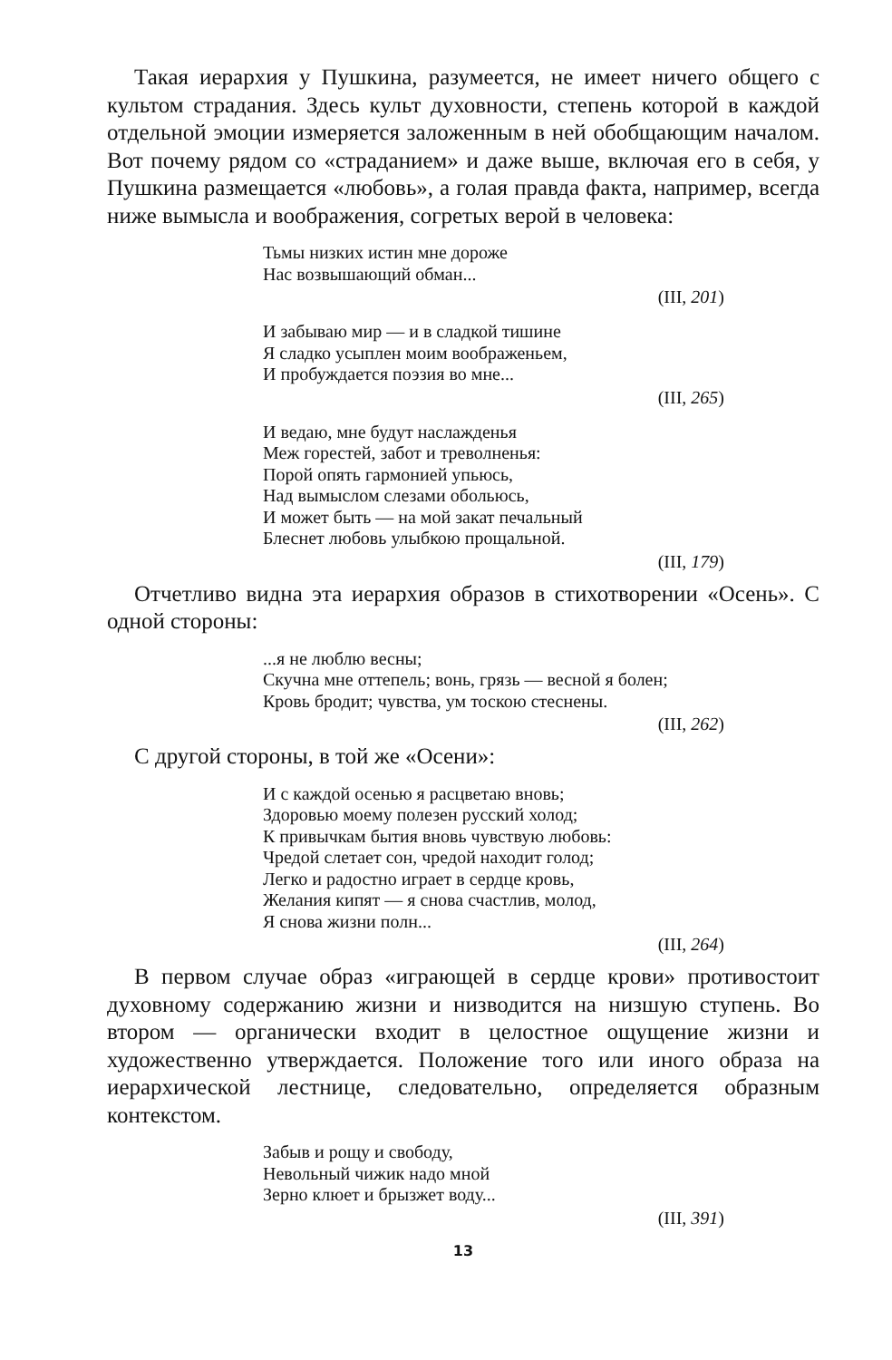Такая иерархия у Пушкина, разумеется, не имеет ничего общего с культом страдания. Здесь культ духовности, степень которой в каждой отдельной эмоции измеряется заложенным в ней обобщающим началом. Вот почему рядом со «страданием» и даже выше, включая его в себя, у Пушкина размещается «любовь», а голая правда факта, например, всегда ниже вымысла и воображения, согретых верой в человека:
Тьмы низких истин мне дороже
Нас возвышающий обман...
(III, 201)
И забываю мир — и в сладкой тишине
Я сладко усыплен моим воображеньем,
И пробуждается поэзия во мне...
(III, 265)
И ведаю, мне будут наслажденья
Меж горестей, забот и треволненья:
Порой опять гармонией упьюсь,
Над вымыслом слезами обольюсь,
И может быть — на мой закат печальный
Блеснет любовь улыбкою прощальной.
(III, 179)
Отчетливо видна эта иерархия образов в стихотворении «Осень». С одной стороны:
...я не люблю весны;
Скучна мне оттепель; вонь, грязь — весной я болен;
Кровь бродит; чувства, ум тоскою стеснены.
(III, 262)
С другой стороны, в той же «Осени»:
И с каждой осенью я расцветаю вновь;
Здоровью моему полезен русский холод;
К привычкам бытия вновь чувствую любовь:
Чредой слетает сон, чредой находит голод;
Легко и радостно играет в сердце кровь,
Желания кипят — я снова счастлив, молод,
Я снова жизни полн...
(III, 264)
В первом случае образ «играющей в сердце крови» противостоит духовному содержанию жизни и низводится на низшую ступень. Во втором — органически входит в целостное ощущение жизни и художественно утверждается. Положение того или иного образа на иерархической лестнице, следовательно, определяется образным контекстом.
Забыв и рощу и свободу,
Невольный чижик надо мной
Зерно клюет и брызжет воду...
(III, 391)
13